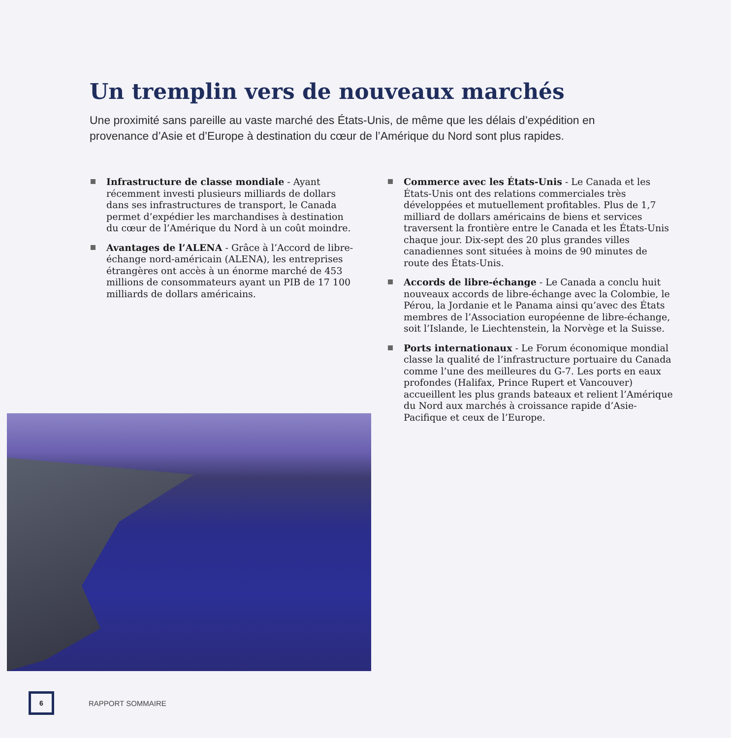Un tremplin vers de nouveaux marchés
Une proximité sans pareille au vaste marché des États-Unis, de même que les délais d’expédition en provenance d’Asie et d’Europe à destination du cœur de l’Amérique du Nord sont plus rapides.
Infrastructure de classe mondiale - Ayant récemment investi plusieurs milliards de dollars dans ses infrastructures de transport, le Canada permet d’expédier les marchandises à destination du cœur de l’Amérique du Nord à un coût moindre.
Avantages de l’ALENA - Grâce à l’Accord de libre-échange nord-américain (ALENA), les entreprises étrangères ont accès à un énorme marché de 453 millions de consommateurs ayant un PIB de 17 100 milliards de dollars américains.
Commerce avec les États-Unis - Le Canada et les États-Unis ont des relations commerciales très développées et mutuellement profitables. Plus de 1,7 milliard de dollars américains de biens et services traversent la frontière entre le Canada et les États-Unis chaque jour. Dix-sept des 20 plus grandes villes canadiennes sont situées à moins de 90 minutes de route des États-Unis.
Accords de libre-échange - Le Canada a conclu huit nouveaux accords de libre-échange avec la Colombie, le Pérou, la Jordanie et le Panama ainsi qu’avec des États membres de l’Association européenne de libre-échange, soit l’Islande, le Liechtenstein, la Norvège et la Suisse.
Ports internationaux - Le Forum économique mondial classe la qualité de l’infrastructure portuaire du Canada comme l’une des meilleures du G-7. Les ports en eaux profondes (Halifax, Prince Rupert et Vancouver) accueillent les plus grands bateaux et relient l’Amérique du Nord aux marchés à croissance rapide d’Asie-Pacifique et ceux de l’Europe.
6
RAPPORT SOMMAIRE